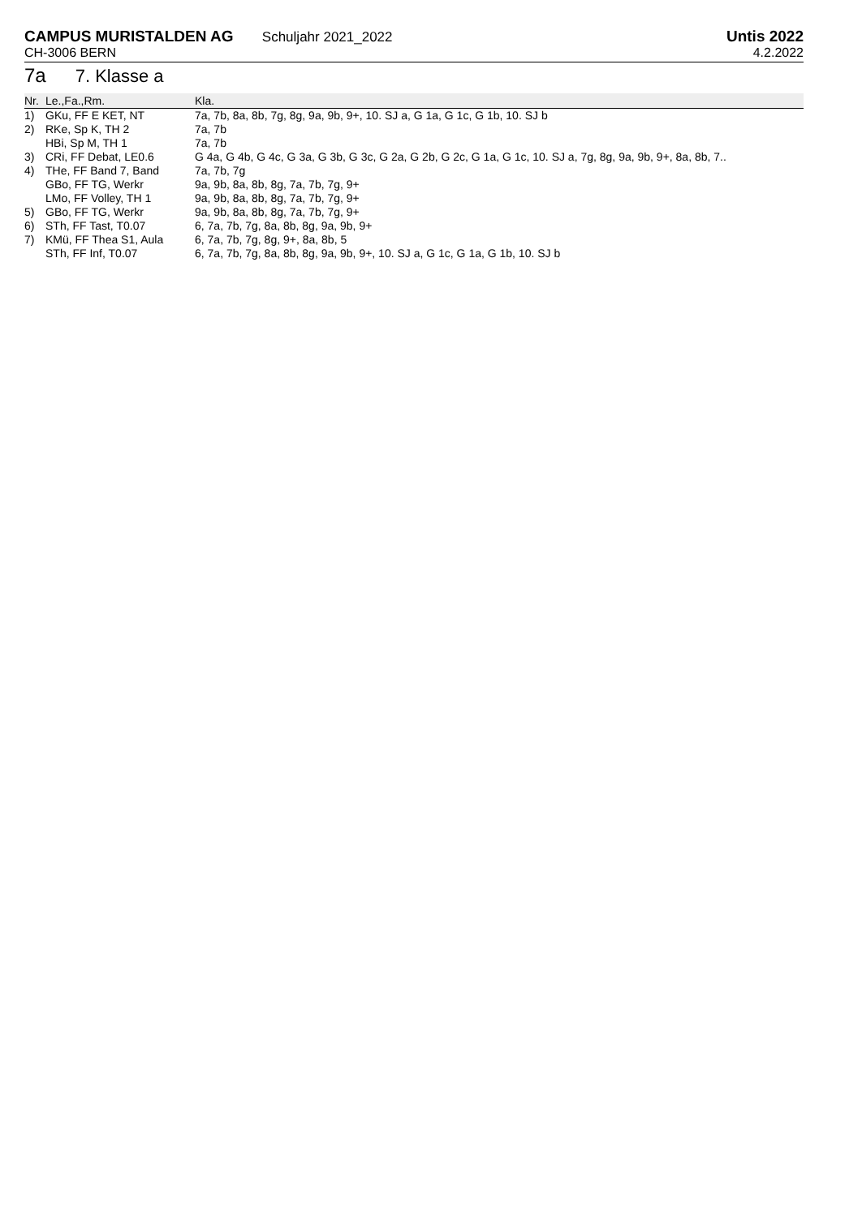CAMPUS MURISTALDEN AG Schuljahr 2021_2022
CH-3006 BERN
Untis 2022
4.2.2022
7a 7. Klasse a
| Nr. | Le.,Fa.,Rm. | Kla. |
| --- | --- | --- |
| 1) | GKu, FF E KET, NT | 7a, 7b, 8a, 8b, 7g, 8g, 9a, 9b, 9+, 10. SJ a, G 1a, G 1c, G 1b, 10. SJ b |
| 2) | RKe, Sp K, TH 2 | 7a, 7b |
| | HBi, Sp M, TH 1 | 7a, 7b |
| 3) | CRi, FF Debat, LE0.6 | G 4a, G 4b, G 4c, G 3a, G 3b, G 3c, G 2a, G 2b, G 2c, G 1a, G 1c, 10. SJ a, 7g, 8g, 9a, 9b, 9+, 8a, 8b, 7.. |
| 4) | THe, FF Band 7, Band | 7a, 7b, 7g |
| | GBo, FF TG, Werkr | 9a, 9b, 8a, 8b, 8g, 7a, 7b, 7g, 9+ |
| | LMo, FF Volley, TH 1 | 9a, 9b, 8a, 8b, 8g, 7a, 7b, 7g, 9+ |
| 5) | GBo, FF TG, Werkr | 9a, 9b, 8a, 8b, 8g, 7a, 7b, 7g, 9+ |
| 6) | STh, FF Tast, T0.07 | 6, 7a, 7b, 7g, 8a, 8b, 8g, 9a, 9b, 9+ |
| 7) | KMü, FF Thea S1, Aula | 6, 7a, 7b, 7g, 8g, 9+, 8a, 8b, 5 |
| | STh, FF Inf, T0.07 | 6, 7a, 7b, 7g, 8a, 8b, 8g, 9a, 9b, 9+, 10. SJ a, G 1c, G 1a, G 1b, 10. SJ b |